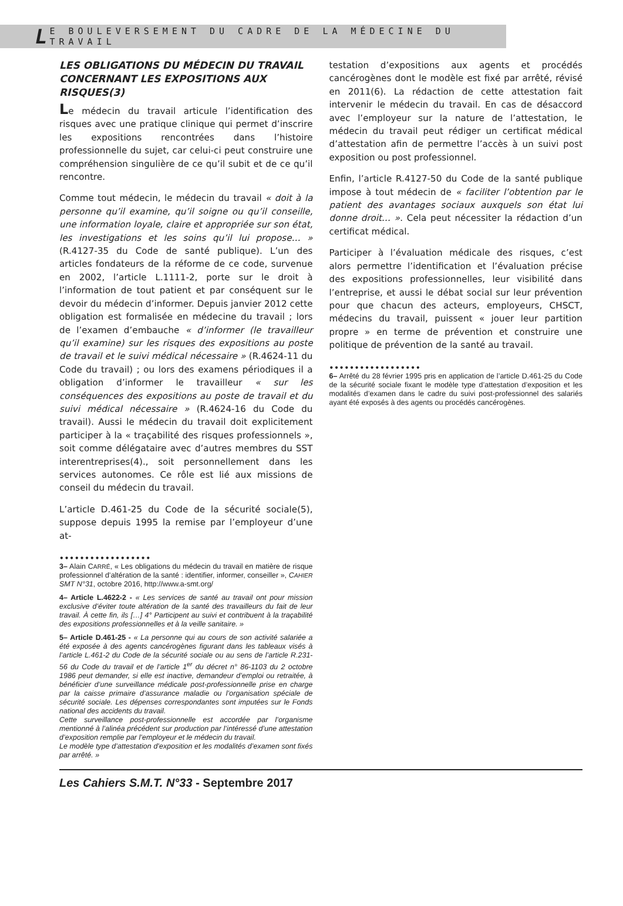L E BOULEVERSEMENT DU CADRE DE LA MÉDECINE DU TRAVAIL
LES OBLIGATIONS DU MÉDECIN DU TRAVAIL CONCERNANT LES EXPOSITIONS AUX RISQUES(3)
Le médecin du travail articule l’identification des risques avec une pratique clinique qui permet d’inscrire les expositions rencontrées dans l’histoire professionnelle du sujet, car celui-ci peut construire une compréhension singulière de ce qu’il subit et de ce qu’il rencontre.
Comme tout médecin, le médecin du travail « doit à la personne qu’il examine, qu’il soigne ou qu’il conseille, une information loyale, claire et appropriée sur son état, les investigations et les soins qu’il lui propose… » (R.4127-35 du Code de santé publique). L’un des articles fondateurs de la réforme de ce code, survenue en 2002, l’article L.1111-2, porte sur le droit à l’information de tout patient et par conséquent sur le devoir du médecin d’informer. Depuis janvier 2012 cette obligation est formalisée en médecine du travail ; lors de l’examen d’embauche « d’informer (le travailleur qu’il examine) sur les risques des expositions au poste de travail et le suivi médical nécessaire » (R.4624-11 du Code du travail) ; ou lors des examens périodiques il a obligation d’informer le travailleur « sur les conséquences des expositions au poste de travail et du suivi médical nécessaire » (R.4624-16 du Code du travail). Aussi le médecin du travail doit explicitement participer à la « traçabilité des risques professionnels », soit comme délégataire avec d’autres membres du SST interentreprises(4)., soit personnellement dans les services autonomes. Ce rôle est lié aux missions de conseil du médecin du travail.
L’article D.461-25 du Code de la sécurité sociale(5), suppose depuis 1995 la remise par l’employeur d’une at-
••••••••••••••••••
3– Alain CARRÉ, « Les obligations du médecin du travail en matière de risque professionnel d’altération de la santé : identifier, informer, conseiller », CAHIER SMT N°31, octobre 2016, http://www.a-smt.org/
4– Article L.4622-2 - « Les services de santé au travail ont pour mission exclusive d’éviter toute altération de la santé des travailleurs du fait de leur travail. À cette fin, ils […] 4° Participent au suivi et contribuent à la traçabilité des expositions professionnelles et à la veille sanitaire. »
5– Article D.461-25 - « La personne qui au cours de son activité salariée a été exposée à des agents cancérogènes figurant dans les tableaux visés à l’article L.461-2 du Code de la sécurité sociale ou au sens de l’article R.231-56 du Code du travail et de l’article 1<sup>er</sup> du décret n° 86-1103 du 2 octobre 1986 peut demander, si elle est inactive, demandeur d’emploi ou retraitée, à bénéficier d’une surveillance médicale post-professionnelle prise en charge par la caisse primaire d’assurance maladie ou l’organisation spéciale de sécurité sociale. Les dépenses correspondantes sont imputées sur le Fonds national des accidents du travail.
Cette surveillance post-professionnelle est accordée par l’organisme mentionné à l’alinéa précédent sur production par l’intéressé d’une attestation d’exposition remplie par l’employeur et le médecin du travail.
Le modèle type d’attestation d’exposition et les modalités d’examen sont fixés par arrêté. »
testation d’expositions aux agents et procédés cancérogènes dont le modèle est fixé par arrêté, révisé en 2011(6). La rédaction de cette attestation fait intervenir le médecin du travail. En cas de désaccord avec l’employeur sur la nature de l’attestation, le médecin du travail peut rédiger un certificat médical d’attestation afin de permettre l’accès à un suivi post exposition ou post professionnel.
Enfin, l’article R.4127-50 du Code de la santé publique impose à tout médecin de « faciliter l’obtention par le patient des avantages sociaux auxquels son état lui donne droit… ». Cela peut nécessiter la rédaction d’un certificat médical.
Participer à l’évaluation médicale des risques, c’est alors permettre l’identification et l’évaluation précise des expositions professionnelles, leur visibilité dans l’entreprise, et aussi le débat social sur leur prévention pour que chacun des acteurs, employeurs, CHSCT, médecins du travail, puissent « jouer leur partition propre » en terme de prévention et construire une politique de prévention de la santé au travail.
••••••••••••••••••
6– Arrêté du 28 février 1995 pris en application de l’article D.461-25 du Code de la sécurité sociale fixant le modèle type d’attestation d’exposition et les modalités d’examen dans le cadre du suivi post-professionnel des salariés ayant été exposés à des agents ou procédés cancérogènes.
Les Cahiers S.M.T. N°33 - Septembre 2017